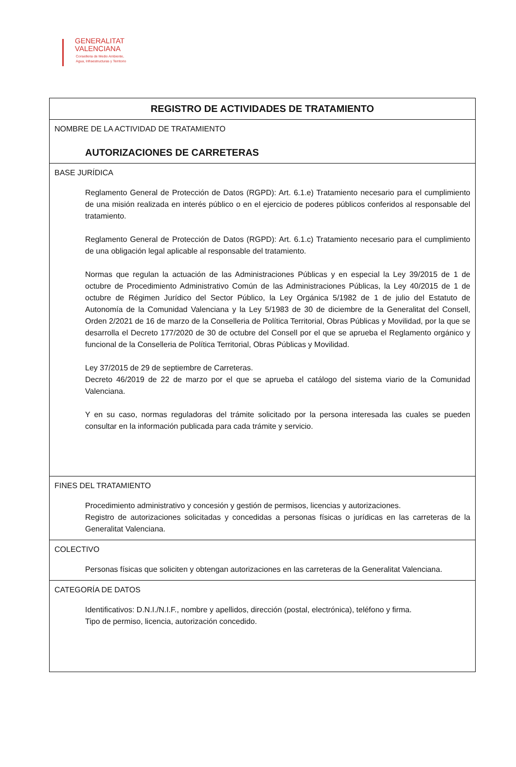GENERALITAT
VALENCIANA
Conselleria de Medio Ambiente,
Agua, Infraestructuras y Territorio
| REGISTRO DE ACTIVIDADES DE TRATAMIENTO |
| --- |
| NOMBRE DE LA ACTIVIDAD DE TRATAMIENTO AUTORIZACIONES DE CARRETERAS |
| BASE JURÍDICA Reglamento General de Protección de Datos (RGPD): Art. 6.1.e) Tratamiento necesario para el cumplimiento de una misión realizada en interés público o en el ejercicio de poderes públicos conferidos al responsable del tratamiento. Reglamento General de Protección de Datos (RGPD): Art. 6.1.c) Tratamiento necesario para el cumplimiento de una obligación legal aplicable al responsable del tratamiento. Normas que regulan la actuación de las Administraciones Públicas y en especial la Ley 39/2015 de 1 de octubre de Procedimiento Administrativo Común de las Administraciones Públicas, la Ley 40/2015 de 1 de octubre de Régimen Jurídico del Sector Público, la Ley Orgánica 5/1982 de 1 de julio del Estatuto de Autonomía de la Comunidad Valenciana y la Ley 5/1983 de 30 de diciembre de la Generalitat del Consell, Orden 2/2021 de 16 de marzo de la Conselleria de Política Territorial, Obras Públicas y Movilidad, por la que se desarrolla el Decreto 177/2020 de 30 de octubre del Consell por el que se aprueba el Reglamento orgánico y funcional de la Conselleria de Política Territorial, Obras Públicas y Movilidad. Ley 37/2015 de 29 de septiembre de Carreteras. Decreto 46/2019 de 22 de marzo por el que se aprueba el catálogo del sistema viario de la Comunidad Valenciana. Y en su caso, normas reguladoras del trámite solicitado por la persona interesada las cuales se pueden consultar en la información publicada para cada trámite y servicio. |
| FINES DEL TRATAMIENTO Procedimiento administrativo y concesión y gestión de permisos, licencias y autorizaciones. Registro de autorizaciones solicitadas y concedidas a personas físicas o jurídicas en las carreteras de la Generalitat Valenciana. |
| COLECTIVO Personas físicas que soliciten y obtengan autorizaciones en las carreteras de la Generalitat Valenciana. |
| CATEGORÍA DE DATOS Identificativos: D.N.I./N.I.F., nombre y apellidos, dirección (postal, electrónica), teléfono y firma. Tipo de permiso, licencia, autorización concedido. |